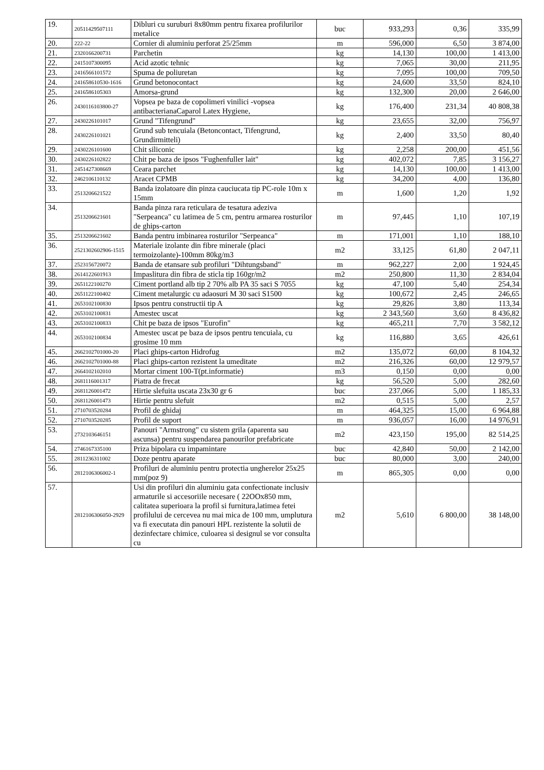| 19. | 20511429507111 | Dibluri cu suruburi 8x80mm pentru fixarea profilurilor metalice | buc | 933,293 | 0,36 | 335,99 |
| 20. | 222-22 | Cornier di aluminiu perforat 25/25mm | m | 596,000 | 6,50 | 3 874,00 |
| 21. | 2320166200731 | Parchetin | kg | 14,130 | 100,00 | 1 413,00 |
| 22. | 2415107300095 | Acid azotic tehnic | kg | 7,065 | 30,00 | 211,95 |
| 23. | 2416566101572 | Spuma de poliuretan | kg | 7,095 | 100,00 | 709,50 |
| 24. | 241658610530-1616 | Grund betonocontact | kg | 24,600 | 33,50 | 824,10 |
| 25. | 2416586105303 | Amorsa-grund | kg | 132,300 | 20,00 | 2 646,00 |
| 26. | 2430116103800-27 | Vopsea pe baza de copolimeri vinilici -vopsea antibacterianaCaparol Latex Hygiene, | kg | 176,400 | 231,34 | 40 808,38 |
| 27. | 2430226101017 | Grund "Tifengrund" | kg | 23,655 | 32,00 | 756,97 |
| 28. | 2430226101021 | Grund sub tencuiala (Betoncontact, Tifengrund, Grundirmitteli) | kg | 2,400 | 33,50 | 80,40 |
| 29. | 2430226101600 | Chit siliconic | kg | 2,258 | 200,00 | 451,56 |
| 30. | 2430226102822 | Chit pe baza de ipsos "Fughenfuller lait" | kg | 402,072 | 7,85 | 3 156,27 |
| 31. | 2451427308669 | Ceara parchet | kg | 14,130 | 100,00 | 1 413,00 |
| 32. | 2462106110132 | Aracet CPMB | kg | 34,200 | 4,00 | 136,80 |
| 33. | 2513206621522 | Banda izolatoare din pinza cauciucata tip PC-role 10m x 15mm | m | 1,600 | 1,20 | 1,92 |
| 34. | 2513206621601 | Banda pinza rara reticulara de tesatura adeziva "Serpeanca" cu latimea de 5 cm, pentru armarea rosturilor de ghips-carton | m | 97,445 | 1,10 | 107,19 |
| 35. | 2513206621602 | Banda pentru imbinarea rosturilor "Serpeanca" | m | 171,001 | 1,10 | 188,10 |
| 36. | 2521302602906-1515 | Materiale izolante din fibre minerale (placi termoizolante)-100mm 80kg/m3 | m2 | 33,125 | 61,80 | 2 047,11 |
| 37. | 2523156720072 | Banda de etansare sub profiluri "Dihtungsband" | m | 962,227 | 2,00 | 1 924,45 |
| 38. | 2614122601913 | Impaslitura din fibra de sticla tip 160gr/m2 | m2 | 250,800 | 11,30 | 2 834,04 |
| 39. | 2651122100270 | Ciment portland alb tip 2 70% alb PA 35 saci S 7055 | kg | 47,100 | 5,40 | 254,34 |
| 40. | 2651122100402 | Ciment metalurgic cu adaosuri M 30 saci S1500 | kg | 100,672 | 2,45 | 246,65 |
| 41. | 2653102100830 | Ipsos pentru constructii tip A | kg | 29,826 | 3,80 | 113,34 |
| 42. | 2653102100831 | Amestec uscat | kg | 2 343,560 | 3,60 | 8 436,82 |
| 43. | 2653102100833 | Chit pe baza de ipsos "Eurofin" | kg | 465,211 | 7,70 | 3 582,12 |
| 44. | 2653102100834 | Amestec uscat pe baza de ipsos pentru tencuiala, cu grosime 10 mm | kg | 116,880 | 3,65 | 426,61 |
| 45. | 2662102701000-20 | Placi ghips-carton Hidrofug | m2 | 135,072 | 60,00 | 8 104,32 |
| 46. | 2662102701000-88 | Placi ghips-carton rezistent la umeditate | m2 | 216,326 | 60,00 | 12 979,57 |
| 47. | 2664102102010 | Mortar ciment 100-T(pt.informatie) | m3 | 0,150 | 0,00 | 0,00 |
| 48. | 2681116001317 | Piatra de frecat | kg | 56,520 | 5,00 | 282,60 |
| 49. | 2681126001472 | Hirtie slefuita uscata 23x30 gr 6 | buc | 237,066 | 5,00 | 1 185,33 |
| 50. | 2681126001473 | Hirtie pentru slefuit | m2 | 0,515 | 5,00 | 2,57 |
| 51. | 2710703520284 | Profil de ghidaj | m | 464,325 | 15,00 | 6 964,88 |
| 52. | 2710703520285 | Profil de suport | m | 936,057 | 16,00 | 14 976,91 |
| 53. | 2732103646151 | Panouri "Armstrong" cu sistem grila (aparenta sau ascunsa) pentru suspendarea panourilor prefabricate | m2 | 423,150 | 195,00 | 82 514,25 |
| 54. | 2746167335100 | Priza bipolara cu impamintare | buc | 42,840 | 50,00 | 2 142,00 |
| 55. | 2811236311002 | Doze pentru aparate | buc | 80,000 | 3,00 | 240,00 |
| 56. | 2812106306002-1 | Profiluri de aluminiu pentru protectia ungherelor 25x25 mm(poz 9) | m | 865,305 | 0,00 | 0,00 |
| 57. | 2812106306050-2929 | Usi din profiluri din aluminiu gata confectionate inclusiv armaturile si accesoriile necesare ( 22OOx850 mm, calitatea superioara la profil si furnitura,latimea fetei profilului de cercevea nu mai mica de 100 mm, umplutura va fi executata din panouri HPL rezistente la solutii de dezinfectare chimice, culoarea si designul se vor consulta cu | m2 | 5,610 | 6 800,00 | 38 148,00 |